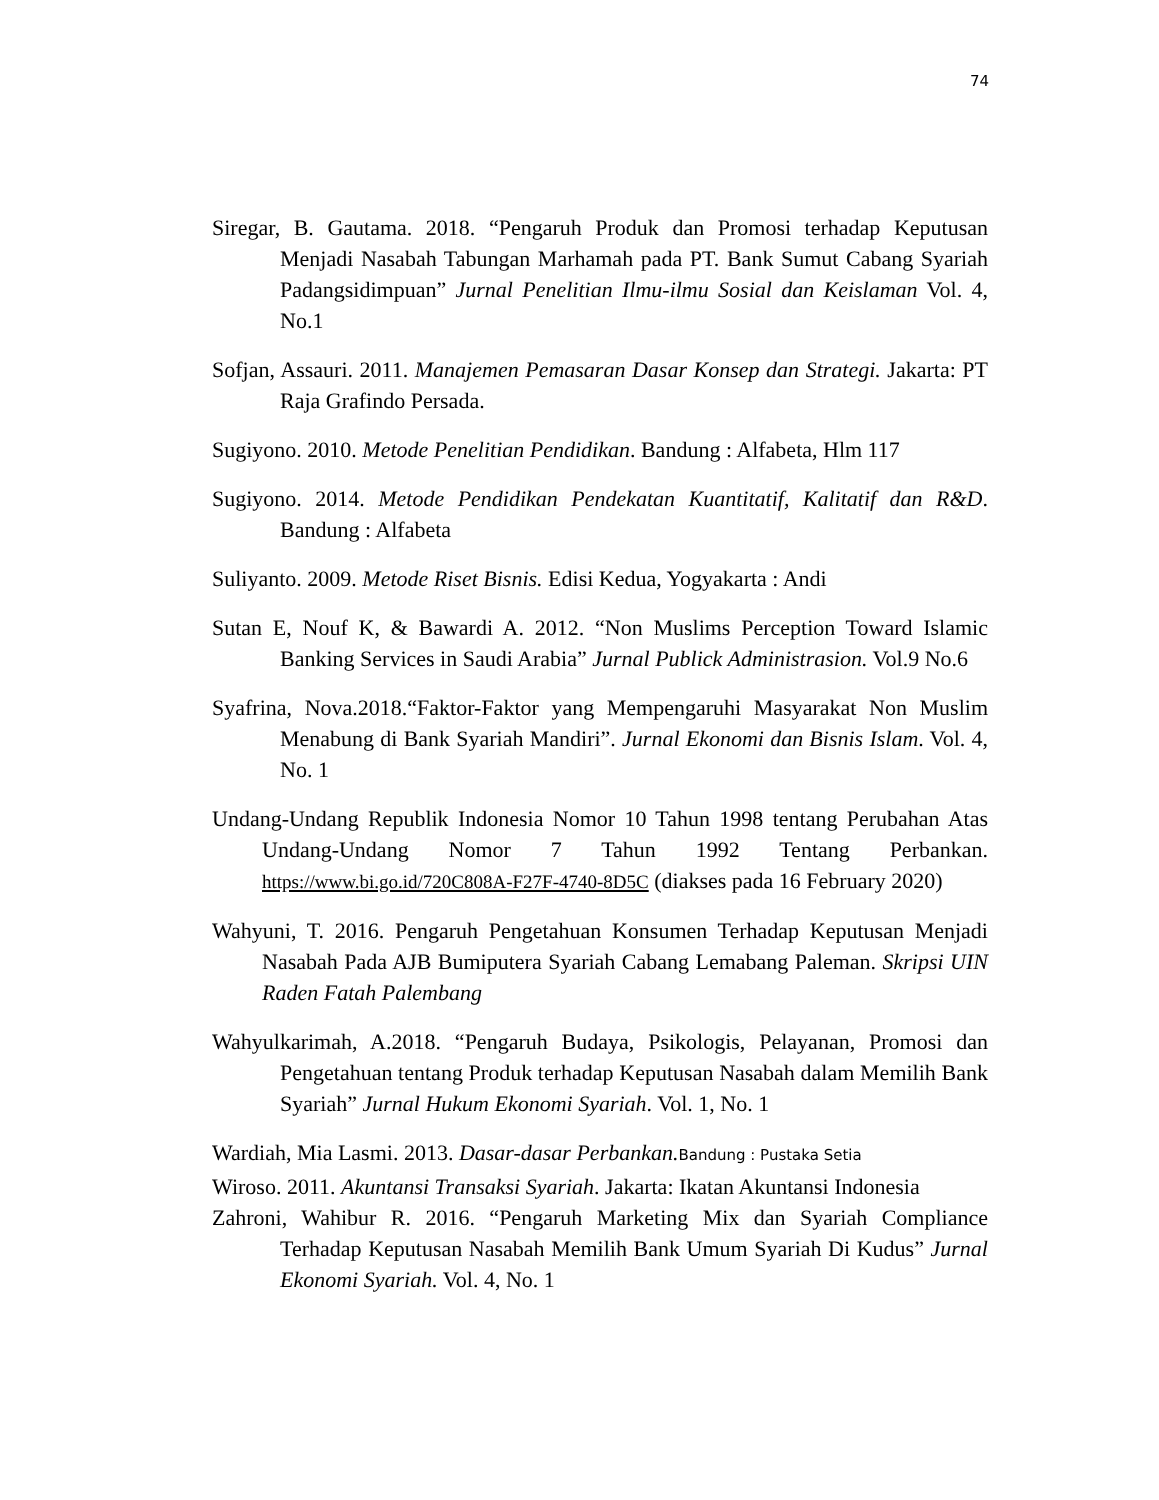74
Siregar, B. Gautama. 2018. “Pengaruh Produk dan Promosi terhadap Keputusan Menjadi Nasabah Tabungan Marhamah pada PT. Bank Sumut Cabang Syariah Padangsidimpuan” Jurnal Penelitian Ilmu-ilmu Sosial dan Keislaman Vol. 4, No.1
Sofjan, Assauri. 2011. Manajemen Pemasaran Dasar Konsep dan Strategi. Jakarta: PT Raja Grafindo Persada.
Sugiyono. 2010. Metode Penelitian Pendidikan. Bandung : Alfabeta, Hlm 117
Sugiyono. 2014. Metode Pendidikan Pendekatan Kuantitatif, Kalitatif dan R&D. Bandung : Alfabeta
Suliyanto. 2009. Metode Riset Bisnis. Edisi Kedua, Yogyakarta : Andi
Sutan E, Nouf K, & Bawardi A. 2012. “Non Muslims Perception Toward Islamic Banking Services in Saudi Arabia” Jurnal Publick Administrasion. Vol.9 No.6
Syafrina, Nova.2018.“Faktor-Faktor yang Mempengaruhi Masyarakat Non Muslim Menabung di Bank Syariah Mandiri”. Jurnal Ekonomi dan Bisnis Islam. Vol. 4, No. 1
Undang-Undang Republik Indonesia Nomor 10 Tahun 1998 tentang Perubahan Atas Undang-Undang Nomor 7 Tahun 1992 Tentang Perbankan. https://www.bi.go.id/720C808A-F27F-4740-8D5C (diakses pada 16 February 2020)
Wahyuni, T. 2016. Pengaruh Pengetahuan Konsumen Terhadap Keputusan Menjadi Nasabah Pada AJB Bumiputera Syariah Cabang Lemabang Paleman. Skripsi UIN Raden Fatah Palembang
Wahyulkarimah, A.2018. “Pengaruh Budaya, Psikologis, Pelayanan, Promosi dan Pengetahuan tentang Produk terhadap Keputusan Nasabah dalam Memilih Bank Syariah” Jurnal Hukum Ekonomi Syariah. Vol. 1, No. 1
Wardiah, Mia Lasmi. 2013. Dasar-dasar Perbankan. Bandung : Pustaka Setia
Wiroso. 2011. Akuntansi Transaksi Syariah. Jakarta: Ikatan Akuntansi Indonesia
Zahroni, Wahibur R. 2016. “Pengaruh Marketing Mix dan Syariah Compliance Terhadap Keputusan Nasabah Memilih Bank Umum Syariah Di Kudus” Jurnal Ekonomi Syariah. Vol. 4, No. 1